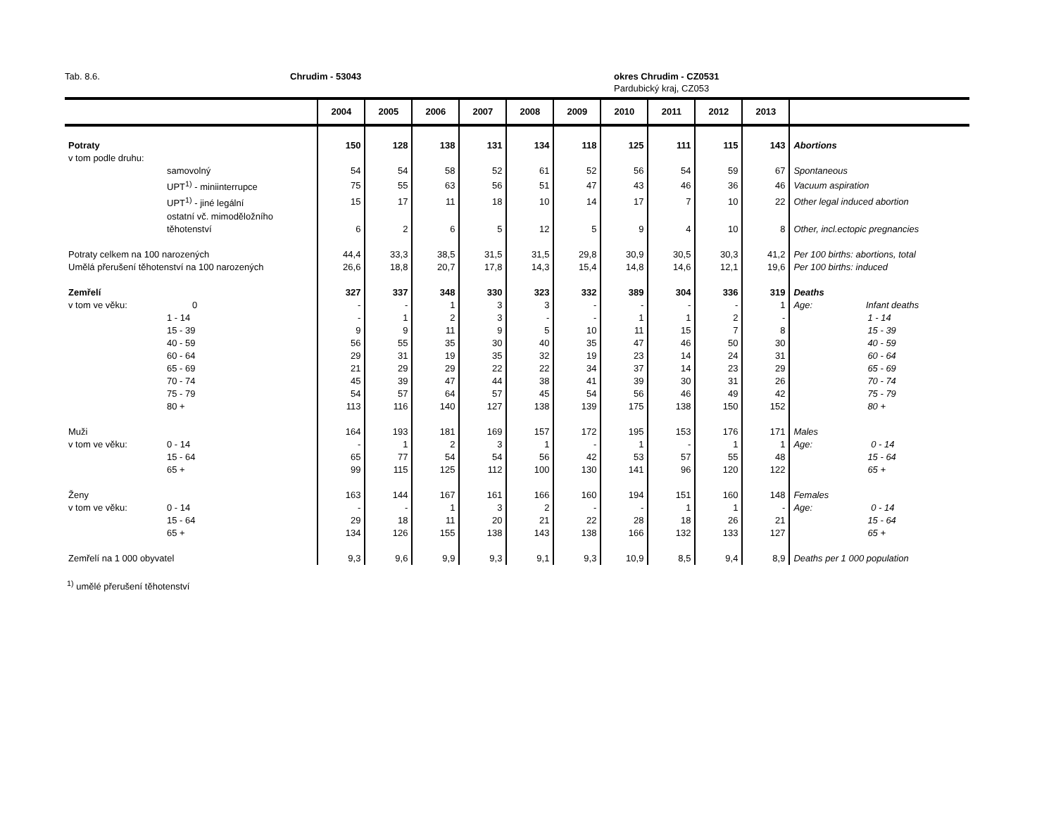Tab. 8.6. Chrudim - 53043 okres Chrudim - CZ0531
Pardubický kraj, CZ053
| | | 2004 | 2005 | 2006 | 2007 | 2008 | 2009 | 2010 | 2011 | 2012 | 2013 | |
| --- | --- | --- | --- | --- | --- | --- | --- | --- | --- | --- | --- | --- |
| Potraty | | 150 | 128 | 138 | 131 | 134 | 118 | 125 | 111 | 115 | 143 | Abortions |
| v tom podle druhu: | | | | | | | | | | | | |
| | samovolný | 54 | 54 | 58 | 52 | 61 | 52 | 56 | 54 | 59 | 67 | Spontaneous |
| | UPT<sup>1)</sup> - miniinterrupce | 75 | 55 | 63 | 56 | 51 | 47 | 43 | 46 | 36 | 46 | Vacuum aspiration |
| | UPT<sup>1)</sup> - jiné legální | 15 | 17 | 11 | 18 | 10 | 14 | 17 | 7 | 10 | 22 | Other legal induced abortion |
| | ostatní vč. mimoděložního | | | | | | | | | | | |
| | těhotenství | 6 | 2 | 6 | 5 | 12 | 5 | 9 | 4 | 10 | 8 | Other, incl.ectopic pregnancies |
| Potraty celkem na 100 narozených | | 44,4 | 33,3 | 38,5 | 31,5 | 31,5 | 29,8 | 30,9 | 30,5 | 30,3 | 41,2 | Per 100 births: abortions, total |
| Umělá přerušení těhotenství na 100 narozených | | 26,6 | 18,8 | 20,7 | 17,8 | 14,3 | 15,4 | 14,8 | 14,6 | 12,1 | 19,6 | Per 100 births: induced |
| Zemřelí | | 327 | 337 | 348 | 330 | 323 | 332 | 389 | 304 | 336 | 319 | Deaths |
| v tom ve věku: | 0 | - | - | 1 | 3 | 3 | - | - | - | - | 1 | Age: Infant deaths |
| | 1 - 14 | - | 1 | 2 | 3 | - | - | 1 | 1 | 2 | - | 1 - 14 |
| | 15 - 39 | 9 | 9 | 11 | 9 | 5 | 10 | 11 | 15 | 7 | 8 | 15 - 39 |
| | 40 - 59 | 56 | 55 | 35 | 30 | 40 | 35 | 47 | 46 | 50 | 30 | 40 - 59 |
| | 60 - 64 | 29 | 31 | 19 | 35 | 32 | 19 | 23 | 14 | 24 | 31 | 60 - 64 |
| | 65 - 69 | 21 | 29 | 29 | 22 | 22 | 34 | 37 | 14 | 23 | 29 | 65 - 69 |
| | 70 - 74 | 45 | 39 | 47 | 44 | 38 | 41 | 39 | 30 | 31 | 26 | 70 - 74 |
| | 75 - 79 | 54 | 57 | 64 | 57 | 45 | 54 | 56 | 46 | 49 | 42 | 75 - 79 |
| | 80 + | 113 | 116 | 140 | 127 | 138 | 139 | 175 | 138 | 150 | 152 | 80 + |
| Muži | | 164 | 193 | 181 | 169 | 157 | 172 | 195 | 153 | 176 | 171 | Males |
| v tom ve věku: | 0 - 14 | - | 1 | 2 | 3 | 1 | - | 1 | - | 1 | 1 | Age: 0 - 14 |
| | 15 - 64 | 65 | 77 | 54 | 54 | 56 | 42 | 53 | 57 | 55 | 48 | 15 - 64 |
| | 65 + | 99 | 115 | 125 | 112 | 100 | 130 | 141 | 96 | 120 | 122 | 65 + |
| Ženy | | 163 | 144 | 167 | 161 | 166 | 160 | 194 | 151 | 160 | 148 | Females |
| v tom ve věku: | 0 - 14 | - | - | 1 | 3 | 2 | - | - | 1 | 1 | - | Age: 0 - 14 |
| | 15 - 64 | 29 | 18 | 11 | 20 | 21 | 22 | 28 | 18 | 26 | 21 | 15 - 64 |
| | 65 + | 134 | 126 | 155 | 138 | 143 | 138 | 166 | 132 | 133 | 127 | 65 + |
| Zemřelí na 1 000 obyvatel | | 9,3 | 9,6 | 9,9 | 9,3 | 9,1 | 9,3 | 10,9 | 8,5 | 9,4 | 8,9 | Deaths per 1 000 population |
<sup>1)</sup> umělé přerušení těhotenství